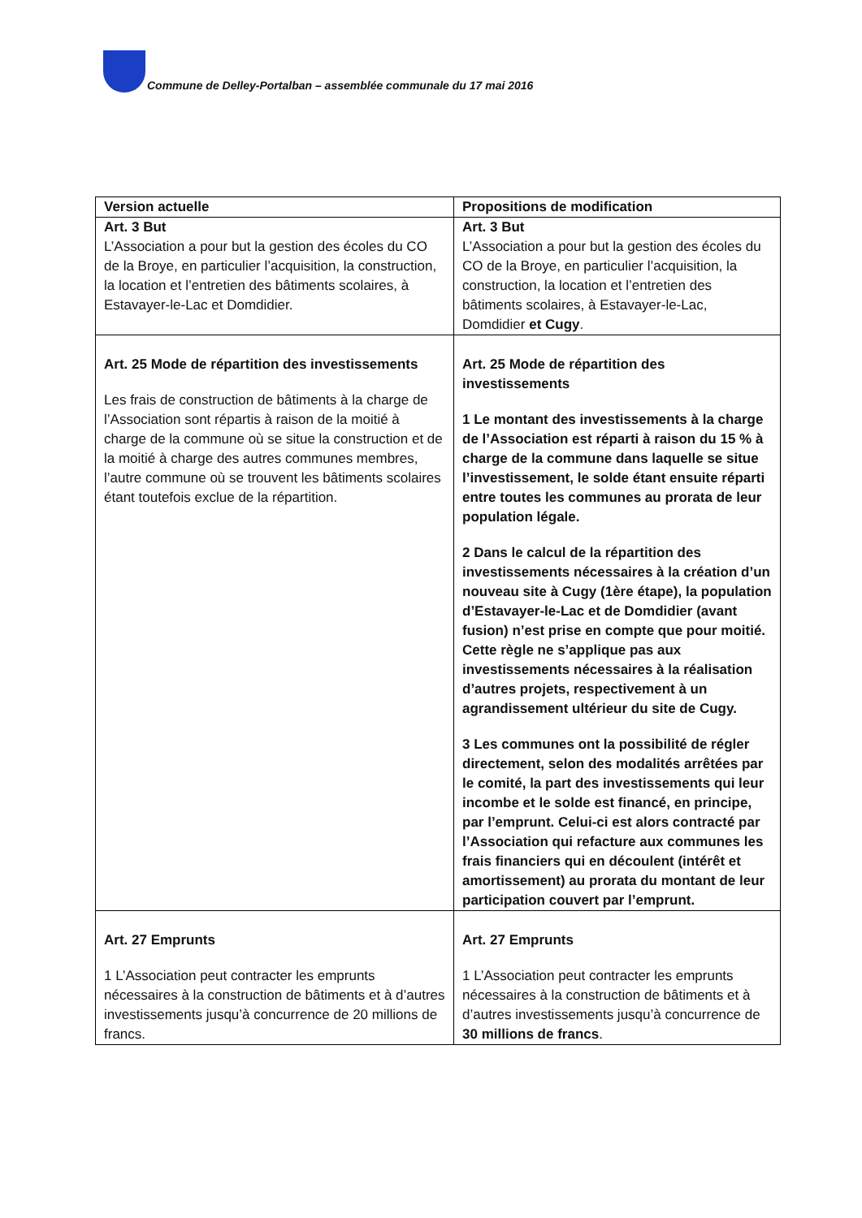Commune de Delley-Portalban – assemblée communale du 17 mai 2016
| Version actuelle | Propositions de modification |
| --- | --- |
| Art. 3 But L’Association a pour but la gestion des écoles du CO de la Broye, en particulier l’acquisition, la construction, la location et l’entretien des bâtiments scolaires, à Estavayer-le-Lac et Domdidier. | Art. 3 But L’Association a pour but la gestion des écoles du CO de la Broye, en particulier l’acquisition, la construction, la location et l’entretien des bâtiments scolaires, à Estavayer-le-Lac, Domdidier et Cugy . |
| Art. 25 Mode de répartition des investissements Les frais de construction de bâtiments à la charge de l’Association sont répartis à raison de la moitié à charge de la commune où se situe la construction et de la moitié à charge des autres communes membres, l’autre commune où se trouvent les bâtiments scolaires étant toutefois exclue de la répartition. | Art. 25 Mode de répartition des investissements 1 Le montant des investissements à la charge de l’Association est réparti à raison du 15 % à charge de la commune dans laquelle se situe l’investissement, le solde étant ensuite réparti entre toutes les communes au prorata de leur population légale. 2 Dans le calcul de la répartition des investissements nécessaires à la création d’un nouveau site à Cugy (1ère étape), la population d’Estavayer-le-Lac et de Domdidier (avant fusion) n’est prise en compte que pour moitié. Cette règle ne s’applique pas aux investissements nécessaires à la réalisation d’autres projets, respectivement à un agrandissement ultérieur du site de Cugy. 3 Les communes ont la possibilité de régler directement, selon des modalités arrêtées par le comité, la part des investissements qui leur incombe et le solde est financé, en principe, par l’emprunt. Celui-ci est alors contracté par l’Association qui refacture aux communes les frais financiers qui en découlent (intérêt et amortissement) au prorata du montant de leur participation couvert par l’emprunt. |
| Art. 27 Emprunts 1 L’Association peut contracter les emprunts nécessaires à la construction de bâtiments et à d’autres investissements jusqu’à concurrence de 20 millions de francs. | Art. 27 Emprunts 1 L’Association peut contracter les emprunts nécessaires à la construction de bâtiments et à d’autres investissements jusqu’à concurrence de 30 millions de francs . |